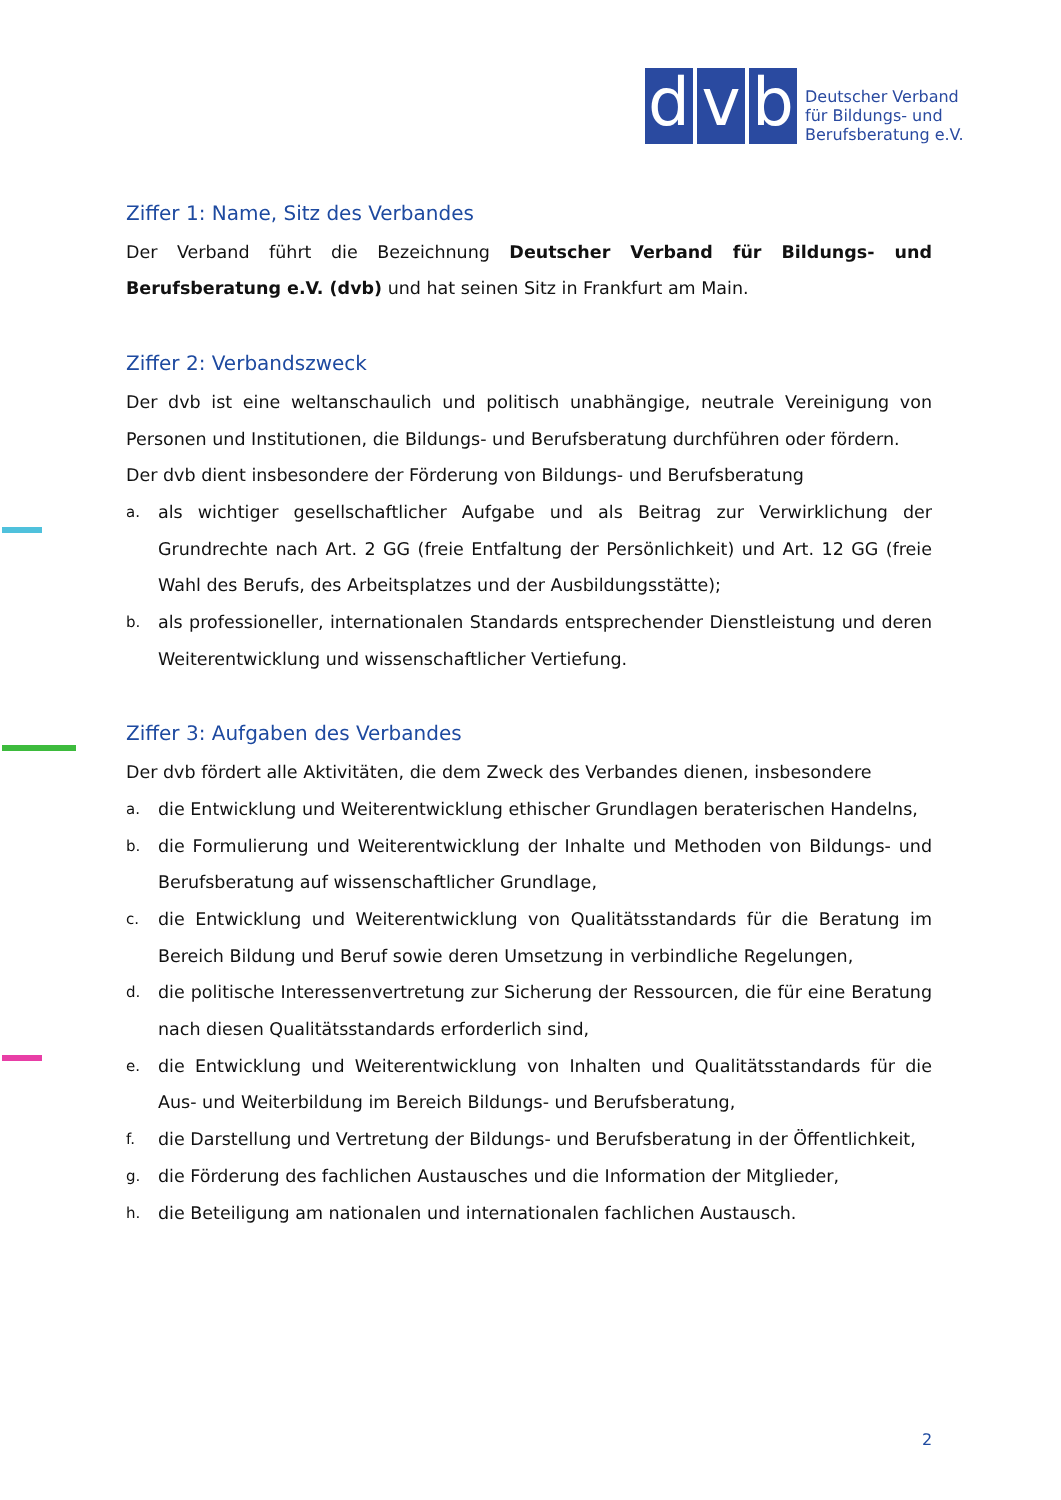d
v
b
Deutscher Verband
für Bildungs- und
Berufsberatung e.V.
Ziffer 1: Name, Sitz des Verbandes
Der Verband führt die Bezeichnung Deutscher Verband für Bildungs- und Berufsberatung e.V. (dvb) und hat seinen Sitz in Frankfurt am Main.
Ziffer 2: Verbandszweck
Der dvb ist eine weltanschaulich und politisch unabhängige, neutrale Vereinigung von Personen und Institutionen, die Bildungs- und Berufsberatung durchführen oder fördern.
Der dvb dient insbesondere der Förderung von Bildungs- und Berufsberatung
a. als wichtiger gesellschaftlicher Aufgabe und als Beitrag zur Verwirklichung der Grundrechte nach Art. 2 GG (freie Entfaltung der Persönlichkeit) und Art. 12 GG (freie Wahl des Berufs, des Arbeitsplatzes und der Ausbildungsstätte);
b. als professioneller, internationalen Standards entsprechender Dienstleistung und deren Weiterentwicklung und wissenschaftlicher Vertiefung.
Ziffer 3: Aufgaben des Verbandes
Der dvb fördert alle Aktivitäten, die dem Zweck des Verbandes dienen, insbesondere
a. die Entwicklung und Weiterentwicklung ethischer Grundlagen beraterischen Handelns,
b. die Formulierung und Weiterentwicklung der Inhalte und Methoden von Bildungs- und Berufsberatung auf wissenschaftlicher Grundlage,
c. die Entwicklung und Weiterentwicklung von Qualitätsstandards für die Beratung im Bereich Bildung und Beruf sowie deren Umsetzung in verbindliche Regelungen,
d. die politische Interessenvertretung zur Sicherung der Ressourcen, die für eine Beratung nach diesen Qualitätsstandards erforderlich sind,
e. die Entwicklung und Weiterentwicklung von Inhalten und Qualitätsstandards für die Aus- und Weiterbildung im Bereich Bildungs- und Berufsberatung,
f. die Darstellung und Vertretung der Bildungs- und Berufsberatung in der Öffentlichkeit,
g. die Förderung des fachlichen Austausches und die Information der Mitglieder,
h. die Beteiligung am nationalen und internationalen fachlichen Austausch.
2